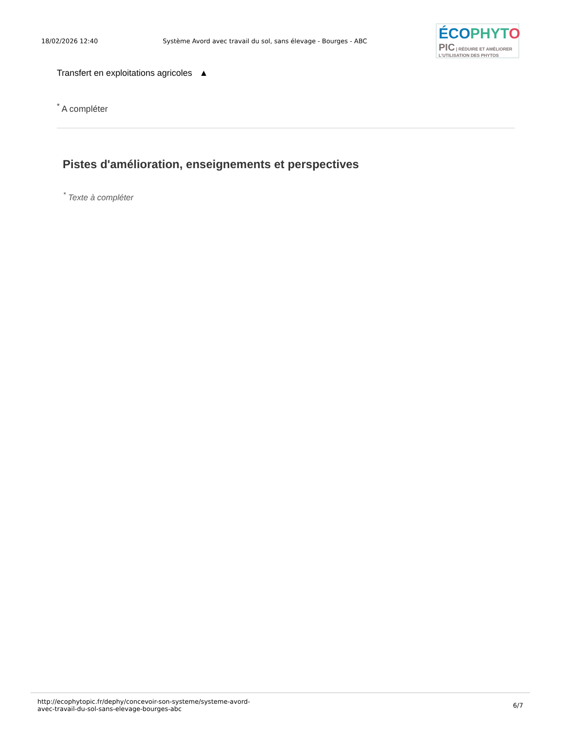18/02/2026 12:40
Système Avord avec travail du sol, sans élevage - Bourges - ABC
ÉCO PHYT O
PIC | RÉDUIRE ET AMÉLIORER L'UTILISATION DES PHYTOS
Transfert en exploitations agricoles ▲
<sup>*</sup> A compléter
Pistes d'amélioration, enseignements et perspectives
<sup>*</sup> Texte à compléter
http://ecophytopic.fr/dephy/concevoir-son-systeme/systeme-avord-
avec-travail-du-sol-sans-elevage-bourges-abc
6/7